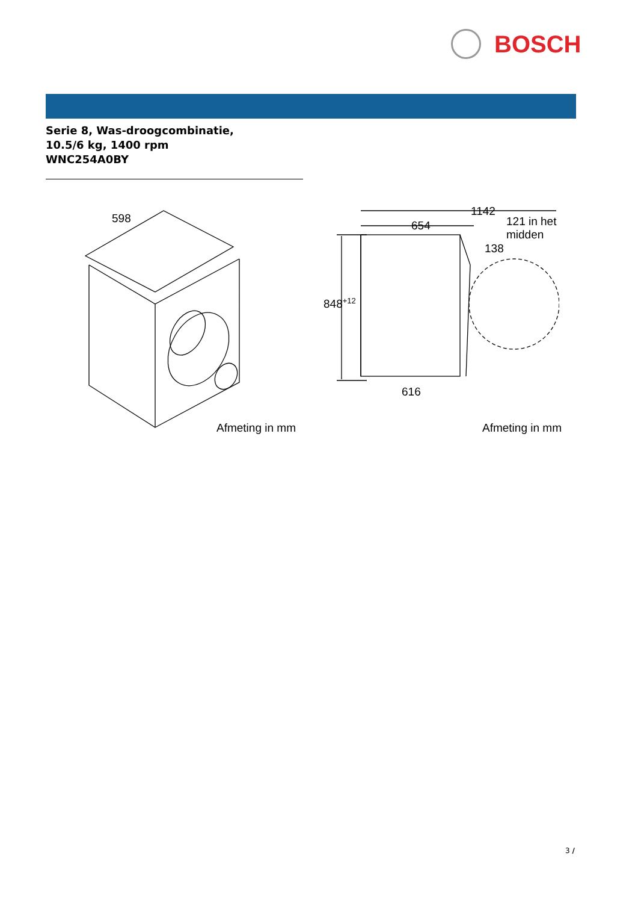BOSCH
Serie 8, Was-droogcombinatie,
10.5/6 kg, 1400 rpm
WNC254A0BY
598
Afmeting in mm
1142
654
121 in het
midden
138
848<sup>+12</sup>
616
Afmeting in mm
3 /